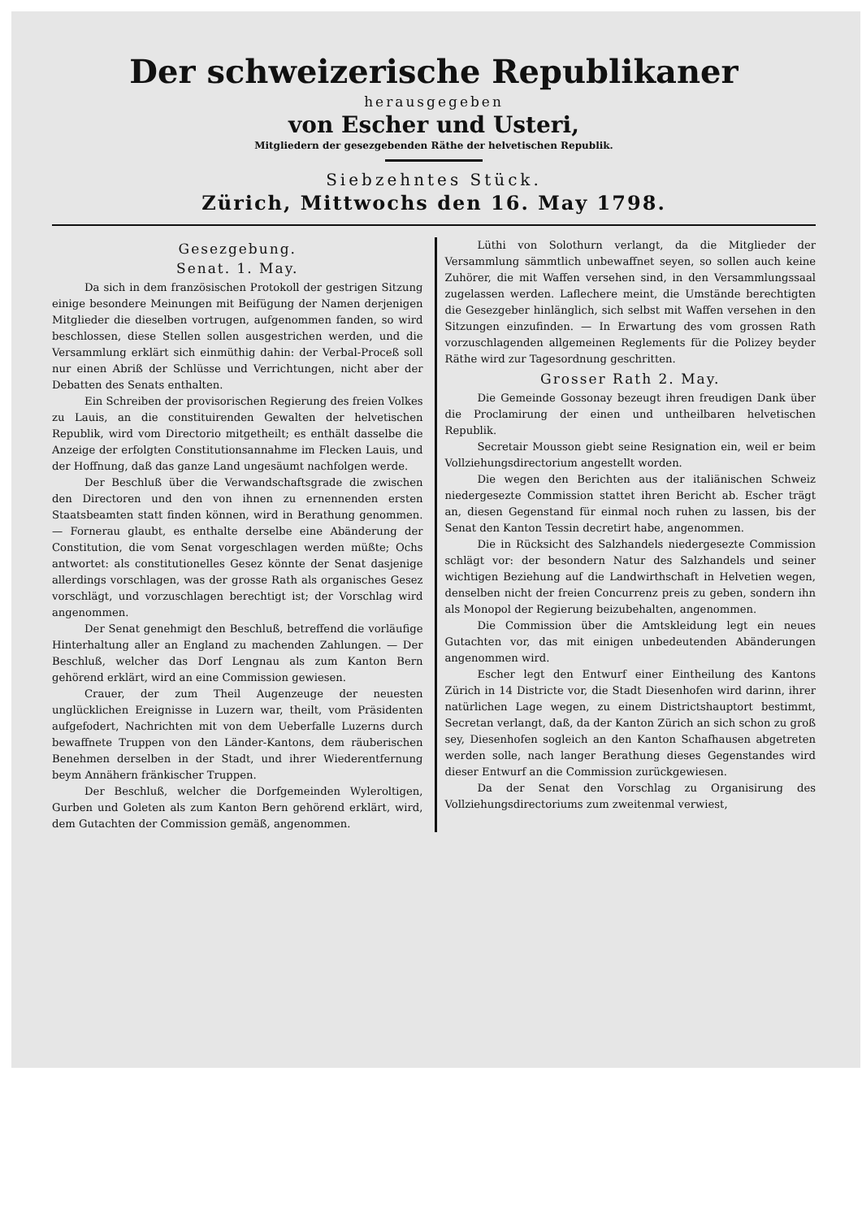Der schweizerische Republikaner
herausgegeben
von Escher und Usteri,
Mitgliedern der gesezgebenden Räthe der helvetischen Republik.
Siebzehntes Stück.
Zürich, Mittwochs den 16. May 1798.
Gesezgebung.
Senat. 1. May.
Da sich in dem französischen Protokoll der gestrigen Sitzung einige besondere Meinungen mit Beifügung der Namen derjenigen Mitglieder die dieselben vortrugen, aufgenommen fanden, so wird beschlossen, diese Stellen sollen ausgestrichen werden, und die Versammlung erklärt sich einmüthig dahin: der Verbal-Proceß soll nur einen Abriß der Schlüsse und Verrichtungen, nicht aber der Debatten des Senats enthalten.
Ein Schreiben der provisorischen Regierung des freien Volkes zu Lauis, an die constituirenden Gewalten der helvetischen Republik, wird vom Directorio mitgetheilt; es enthält dasselbe die Anzeige der erfolgten Constitutionsannahme im Flecken Lauis, und der Hoffnung, daß das ganze Land ungesäumt nachfolgen werde.
Der Beschluß über die Verwandschaftsgrade die zwischen den Directoren und den von ihnen zu ernennenden ersten Staatsbeamten statt finden können, wird in Berathung genommen. — Fornerau glaubt, es enthalte derselbe eine Abänderung der Constitution, die vom Senat vorgeschlagen werden müßte; Ochs antwortet: als constitutionelles Gesez könnte der Senat dasjenige allerdings vorschlagen, was der grosse Rath als organisches Gesez vorschlägt, und vorzuschlagen berechtigt ist; der Vorschlag wird angenommen.
Der Senat genehmigt den Beschluß, betreffend die vorläufige Hinterhaltung aller an England zu machenden Zahlungen. — Der Beschluß, welcher das Dorf Lengnau als zum Kanton Bern gehörend erklärt, wird an eine Commission gewiesen.
Crauer, der zum Theil Augenzeuge der neuesten unglücklichen Ereignisse in Luzern war, theilt, vom Präsidenten aufgefodert, Nachrichten mit von dem Ueberfalle Luzerns durch bewaffnete Truppen von den Länder-Kantons, dem räuberischen Benehmen derselben in der Stadt, und ihrer Wiederentfernung beym Annähern fränkischer Truppen.
Der Beschluß, welcher die Dorfgemeinden Wylerolti­gen, Gurben und Goleten als zum Kanton Bern gehörend erklärt, wird, dem Gutachten der Commission gemäß, angenommen.
Lüthi von Solothurn verlangt, da die Mitglieder der Versammlung sämmtlich unbewaffnet seyen, so sollen auch keine Zuhörer, die mit Waffen versehen sind, in den Versammlungssaal zugelassen werden. Laflechere meint, die Umstände berechtigten die Gesezgeber hinlänglich, sich selbst mit Waffen versehen in den Sitzungen einzufinden. — In Erwartung des vom grossen Rath vorzuschlagenden allgemeinen Reglements für die Polizey beyder Räthe wird zur Tagesordnung geschritten.
Grosser Rath 2. May.
Die Gemeinde Gossonay bezeugt ihren freudigen Dank über die Proclamirung der einen und untheilbaren helvetischen Republik.
Secretair Mousson giebt seine Resignation ein, weil er beim Vollziehungsdirectorium angestellt worden.
Die wegen den Berichten aus der italiänischen Schweiz niedergesezte Commission stattet ihren Bericht ab. Escher trägt an, diesen Gegenstand für einmal noch ruhen zu lassen, bis der Senat den Kanton Tessin decretirt habe, angenommen.
Die in Rücksicht des Salzhandels niedergesezte Commission schlägt vor: der besondern Natur des Salzhandels und seiner wichtigen Beziehung auf die Landwirthschaft in Helvetien wegen, denselben nicht der freien Concurrenz preis zu geben, sondern ihn als Monopol der Regierung beizubehalten, angenommen.
Die Commission über die Amtskleidung legt ein neues Gutachten vor, das mit einigen unbedeutenden Abänderungen angenommen wird.
Escher legt den Entwurf einer Eintheilung des Kantons Zürich in 14 Districte vor, die Stadt Diesenhofen wird darinn, ihrer natürlichen Lage wegen, zu einem Districtshauptort bestimmt, Secretan verlangt, daß, da der Kanton Zürich an sich schon zu groß sey, Diesenhofen sogleich an den Kanton Schafhausen abgetreten werden solle, nach langer Berathung dieses Gegenstandes wird dieser Entwurf an die Commission zurückgewiesen.
Da der Senat den Vorschlag zu Organisirung des Vollziehungsdirectoriums zum zweitenmal verwiest,